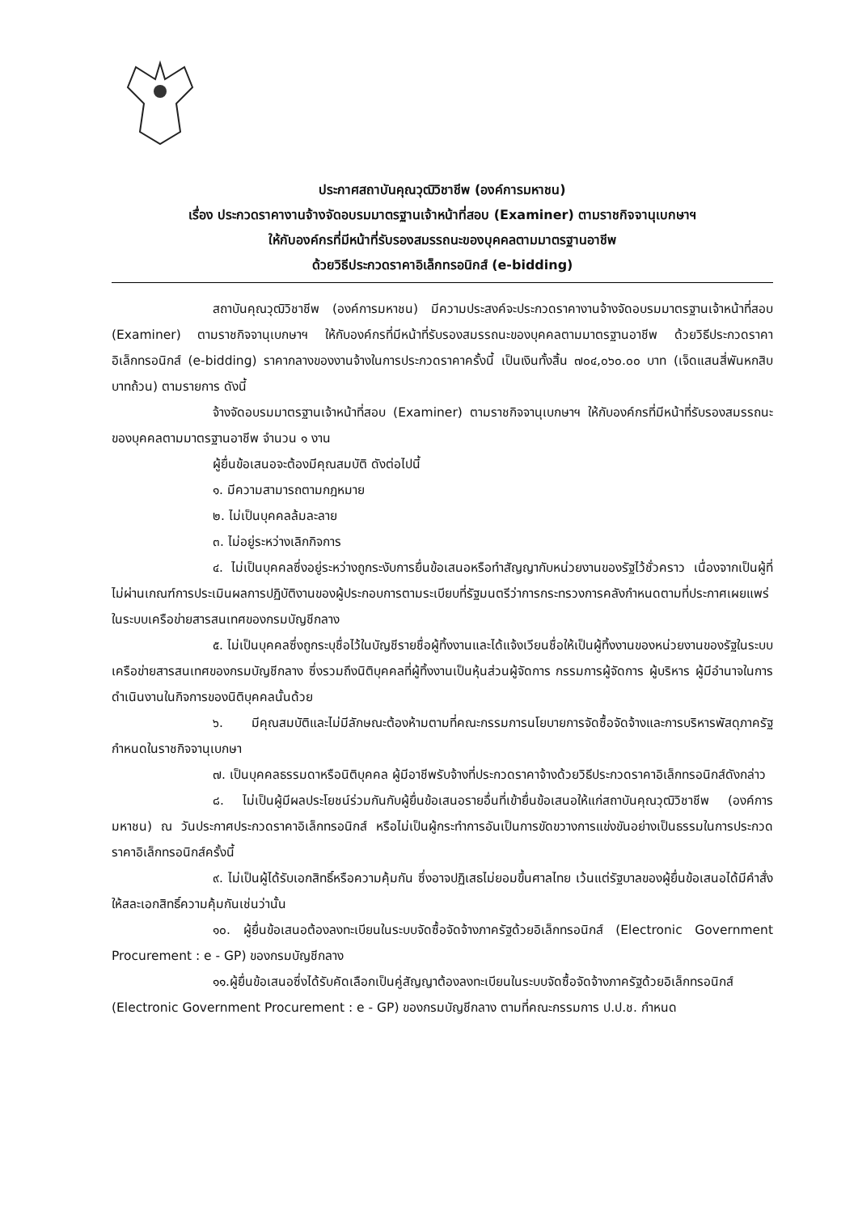ประกาศสถาบันคุณวุฒิวิชาชีพ (องค์การมหาชน)
เรื่อง ประกวดราคางานจ้างจัดอบรมมาตรฐานเจ้าหน้าที่สอบ (Examiner) ตามราชกิจจานุเบกษาฯ
ให้กับองค์กรที่มีหน้าที่รับรองสมรรถนะของบุคคลตามมาตรฐานอาชีพ
ด้วยวิธีประกวดราคาอิเล็กทรอนิกส์ (e-bidding)
สถาบันคุณวุฒิวิชาชีพ (องค์การมหาชน) มีความประสงค์จะประกวดราคางานจ้างจัดอบรมมาตรฐานเจ้าหน้าที่สอบ (Examiner) ตามราชกิจจานุเบกษาฯ ให้กับองค์กรที่มีหน้าที่รับรองสมรรถนะของบุคคลตามมาตรฐานอาชีพ ด้วยวิธีประกวดราคาอิเล็กทรอนิกส์ (e-bidding) ราคากลางของงานจ้างในการประกวดราคาครั้งนี้ เป็นเงินทั้งสิ้น ๗๐๔,๐๖๐.๐๐ บาท (เจ็ดแสนสี่พันหกสิบบาทถ้วน) ตามรายการ ดังนี้
จ้างจัดอบรมมาตรฐานเจ้าหน้าที่สอบ (Examiner) ตามราชกิจจานุเบกษาฯ ให้กับองค์กรที่มีหน้าที่รับรองสมรรถนะของบุคคลตามมาตรฐานอาชีพ จำนวน ๑ งาน
ผู้ยื่นข้อเสนอจะต้องมีคุณสมบัติ ดังต่อไปนี้
๑. มีความสามารถตามกฎหมาย
๒. ไม่เป็นบุคคลล้มละลาย
๓. ไม่อยู่ระหว่างเลิกกิจการ
๔. ไม่เป็นบุคคลซึ่งอยู่ระหว่างถูกระงับการยื่นข้อเสนอหรือทำสัญญากับหน่วยงานของรัฐไว้ชั่วคราว เนื่องจากเป็นผู้ที่ไม่ผ่านเกณฑ์การประเมินผลการปฏิบัติงานของผู้ประกอบการตามระเบียบที่รัฐมนตรีว่าการกระทรวงการคลังกำหนดตามที่ประกาศเผยแพร่ในระบบเครือข่ายสารสนเทศของกรมบัญชีกลาง
๕. ไม่เป็นบุคคลซึ่งถูกระบุชื่อไว้ในบัญชีรายชื่อผู้ทิ้งงานและได้แจ้งเวียนชื่อให้เป็นผู้ทิ้งงานของหน่วยงานของรัฐในระบบเครือข่ายสารสนเทศของกรมบัญชีกลาง ซึ่งรวมถึงนิติบุคคลที่ผู้ทิ้งงานเป็นหุ้นส่วนผู้จัดการ กรรมการผู้จัดการ ผู้บริหาร ผู้มีอำนาจในการดำเนินงานในกิจการของนิติบุคคลนั้นด้วย
๖. มีคุณสมบัติและไม่มีลักษณะต้องห้ามตามที่คณะกรรมการนโยบายการจัดซื้อจัดจ้างและการบริหารพัสดุภาครัฐกำหนดในราชกิจจานุเบกษา
๗. เป็นบุคคลธรรมดาหรือนิติบุคคล ผู้มีอาชีพรับจ้างที่ประกวดราคาจ้างด้วยวิธีประกวดราคาอิเล็กทรอนิกส์ดังกล่าว
๘. ไม่เป็นผู้มีผลประโยชน์ร่วมกันกับผู้ยื่นข้อเสนอรายอื่นที่เข้ายื่นข้อเสนอให้แก่สถาบันคุณวุฒิวิชาชีพ (องค์การมหาชน) ณ วันประกาศประกวดราคาอิเล็กทรอนิกส์ หรือไม่เป็นผู้กระทำการอันเป็นการขัดขวางการแข่งขันอย่างเป็นธรรมในการประกวดราคาอิเล็กทรอนิกส์ครั้งนี้
๙. ไม่เป็นผู้ได้รับเอกสิทธิ์หรือความคุ้มกัน ซึ่งอาจปฏิเสธไม่ยอมขึ้นศาลไทย เว้นแต่รัฐบาลของผู้ยื่นข้อเสนอได้มีคำสั่งให้สละเอกสิทธิ์ความคุ้มกันเช่นว่านั้น
๑๐. ผู้ยื่นข้อเสนอต้องลงทะเบียนในระบบจัดซื้อจัดจ้างภาครัฐด้วยอิเล็กทรอนิกส์ (Electronic Government Procurement : e - GP) ของกรมบัญชีกลาง
๑๑.ผู้ยื่นข้อเสนอซึ่งได้รับคัดเลือกเป็นคู่สัญญาต้องลงทะเบียนในระบบจัดซื้อจัดจ้างภาครัฐด้วยอิเล็กทรอนิกส์ (Electronic Government Procurement : e - GP) ของกรมบัญชีกลาง ตามที่คณะกรรมการ ป.ป.ช. กำหนด